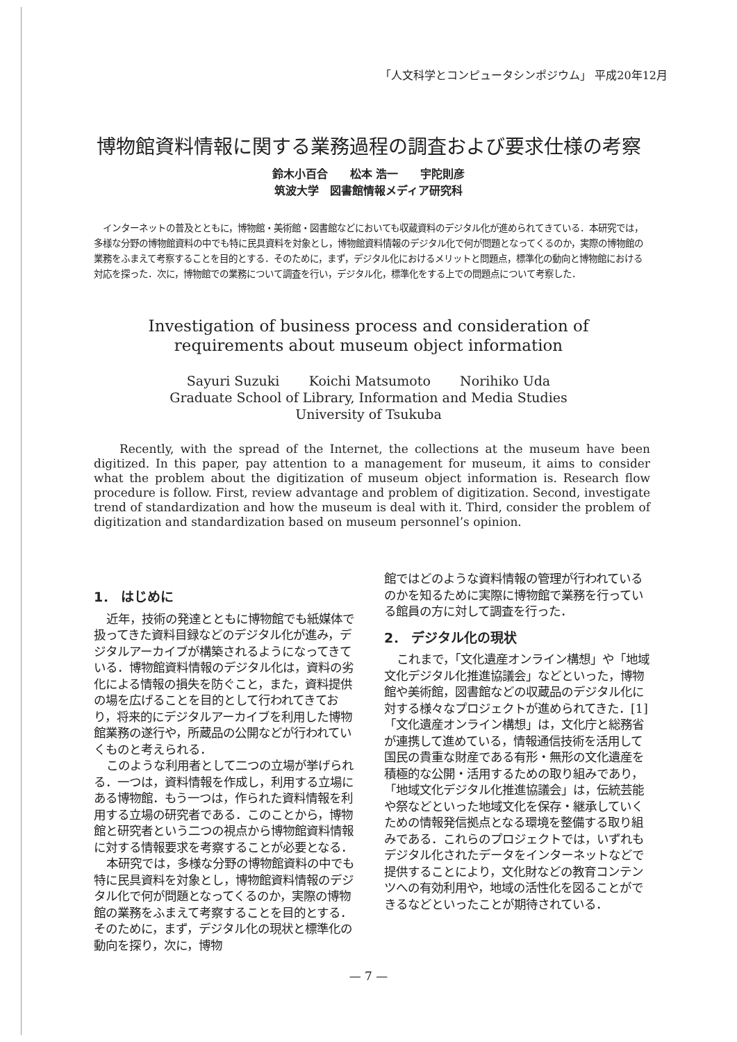「人文科学とコンピュータシンポジウム」 平成20年12月
博物館資料情報に関する業務過程の調査および要求仕様の考察
鈴木小百合　　松本 浩一　　宇陀則彦
筑波大学　図書館情報メディア研究科
　インターネットの普及とともに，博物館・美術館・図書館などにおいても収蔵資料のデジタル化が進められてきている．本研究では，多様な分野の博物館資料の中でも特に民具資料を対象とし，博物館資料情報のデジタル化で何が問題となってくるのか，実際の博物館の業務をふまえて考察することを目的とする．そのために，まず，デジタル化におけるメリットと問題点，標準化の動向と博物館における対応を探った．次に，博物館での業務について調査を行い，デジタル化，標準化をする上での問題点について考察した．
Investigation of business process and consideration of requirements about museum object information
Sayuri Suzuki Koichi Matsumoto Norihiko Uda
Graduate School of Library, Information and Media Studies
University of Tsukuba
Recently, with the spread of the Internet, the collections at the museum have been digitized. In this paper, pay attention to a management for museum, it aims to consider what the problem about the digitization of museum object information is. Research flow procedure is follow. First, review advantage and problem of digitization. Second, investigate trend of standardization and how the museum is deal with it. Third, consider the problem of digitization and standardization based on museum personnel’s opinion.
1． はじめに
近年，技術の発達とともに博物館でも紙媒体で扱ってきた資料目録などのデジタル化が進み，デジタルアーカイブが構築されるようになってきている．博物館資料情報のデジタル化は，資料の劣化による情報の損失を防ぐこと，また，資料提供の場を広げることを目的として行われてきており，将来的にデジタルアーカイブを利用した博物館業務の遂行や，所蔵品の公開などが行われていくものと考えられる．
このような利用者として二つの立場が挙げられる．一つは，資料情報を作成し，利用する立場にある博物館．もう一つは，作られた資料情報を利用する立場の研究者である．このことから，博物館と研究者という二つの視点から博物館資料情報に対する情報要求を考察することが必要となる．
本研究では，多様な分野の博物館資料の中でも特に民具資料を対象とし，博物館資料情報のデジタル化で何が問題となってくるのか，実際の博物館の業務をふまえて考察することを目的とする．そのために，まず，デジタル化の現状と標準化の動向を探り，次に，博物
館ではどのような資料情報の管理が行われているのかを知るために実際に博物館で業務を行っている館員の方に対して調査を行った．
2． デジタル化の現状
これまで，「文化遺産オンライン構想」や「地域文化デジタル化推進協議会」などといった，博物館や美術館，図書館などの収蔵品のデジタル化に対する様々なプロジェクトが進められてきた．[1] 「文化遺産オンライン構想」は，文化庁と総務省が連携して進めている，情報通信技術を活用して国民の貴重な財産である有形・無形の文化遺産を積極的な公開・活用するための取り組みであり，「地域文化デジタル化推進協議会」は，伝統芸能や祭などといった地域文化を保存・継承していくための情報発信拠点となる環境を整備する取り組みである．これらのプロジェクトでは，いずれもデジタル化されたデータをインターネットなどで提供することにより，文化財などの教育コンテンツへの有効利用や，地域の活性化を図ることができるなどといったことが期待されている．
— 7 —